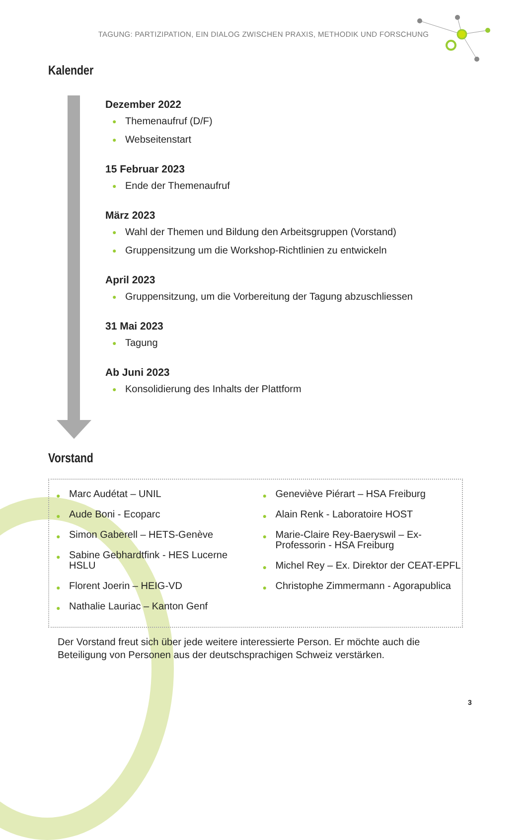TAGUNG: PARTIZIPATION, EIN DIALOG ZWISCHEN PRAXIS, METHODIK UND FORSCHUNG
Kalender
Dezember 2022
● Themenaufruf (D/F)
● Webseitenstart
15 Februar 2023
● Ende der Themenaufruf
März 2023
● Wahl der Themen und Bildung den Arbeitsgruppen (Vorstand)
● Gruppensitzung um die Workshop-Richtlinien zu entwickeln
April 2023
● Gruppensitzung, um die Vorbereitung der Tagung abzuschliessen
31 Mai 2023
● Tagung
Ab Juni 2023
● Konsolidierung des Inhalts der Plattform
Vorstand
● Marc Audétat – UNIL
● Aude Boni - Ecoparc
● Simon Gaberell – HETS-Genève
● Sabine Gebhardtfink - HES Lucerne HSLU
● Florent Joerin – HEIG-VD
● Nathalie Lauriac – Kanton Genf
● Geneviève Piérart – HSA Freiburg
● Alain Renk - Laboratoire HOST
● Marie-Claire Rey-Baeryswil – Ex-Professorin - HSA Freiburg
● Michel Rey – Ex. Direktor der CEAT-EPFL
● Christophe Zimmermann - Agorapublica
Der Vorstand freut sich über jede weitere interessierte Person. Er möchte auch die Beteiligung von Personen aus der deutschsprachigen Schweiz verstärken.
3